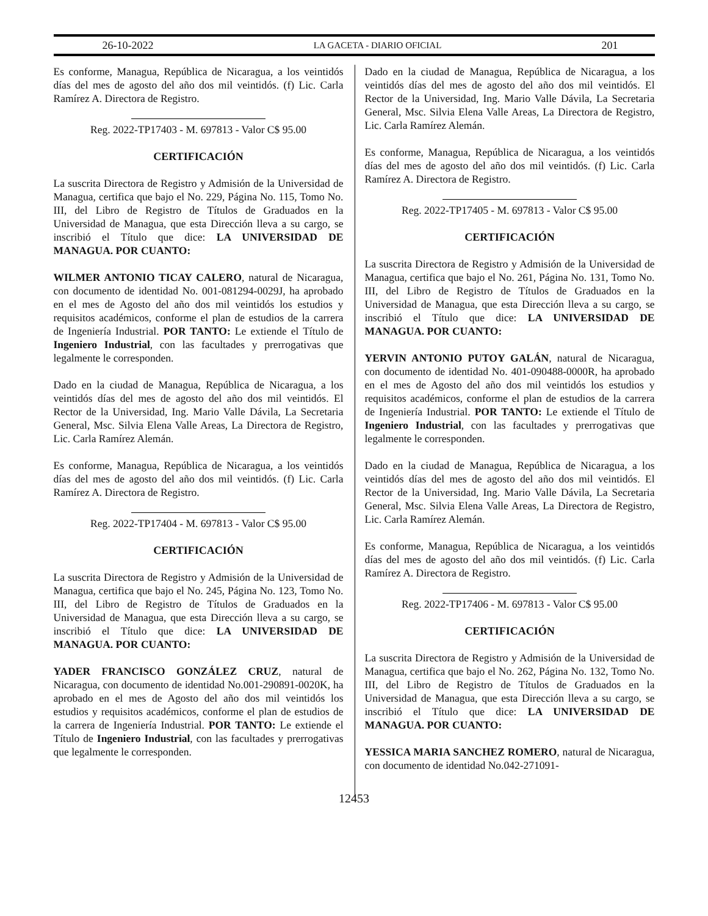26-10-2022 LA GACETA - DIARIO OFICIAL 201
Es conforme, Managua, República de Nicaragua, a los veintidós días del mes de agosto del año dos mil veintidós. (f) Lic. Carla Ramírez A. Directora de Registro.
Reg. 2022-TP17403 - M. 697813 - Valor C$ 95.00
CERTIFICACIÓN
La suscrita Directora de Registro y Admisión de la Universidad de Managua, certifica que bajo el No. 229, Página No. 115, Tomo No. III, del Libro de Registro de Títulos de Graduados en la Universidad de Managua, que esta Dirección lleva a su cargo, se inscribió el Título que dice: LA UNIVERSIDAD DE MANAGUA. POR CUANTO:
WILMER ANTONIO TICAY CALERO, natural de Nicaragua, con documento de identidad No. 001-081294-0029J, ha aprobado en el mes de Agosto del año dos mil veintidós los estudios y requisitos académicos, conforme el plan de estudios de la carrera de Ingeniería Industrial. POR TANTO: Le extiende el Título de Ingeniero Industrial, con las facultades y prerrogativas que legalmente le corresponden.
Dado en la ciudad de Managua, República de Nicaragua, a los veintidós días del mes de agosto del año dos mil veintidós. El Rector de la Universidad, Ing. Mario Valle Dávila, La Secretaria General, Msc. Silvia Elena Valle Areas, La Directora de Registro, Lic. Carla Ramírez Alemán.
Es conforme, Managua, República de Nicaragua, a los veintidós días del mes de agosto del año dos mil veintidós. (f) Lic. Carla Ramírez A. Directora de Registro.
Reg. 2022-TP17404 - M. 697813 - Valor C$ 95.00
CERTIFICACIÓN
La suscrita Directora de Registro y Admisión de la Universidad de Managua, certifica que bajo el No. 245, Página No. 123, Tomo No. III, del Libro de Registro de Títulos de Graduados en la Universidad de Managua, que esta Dirección lleva a su cargo, se inscribió el Título que dice: LA UNIVERSIDAD DE MANAGUA. POR CUANTO:
YADER FRANCISCO GONZÁLEZ CRUZ, natural de Nicaragua, con documento de identidad No.001-290891-0020K, ha aprobado en el mes de Agosto del año dos mil veintidós los estudios y requisitos académicos, conforme el plan de estudios de la carrera de Ingeniería Industrial. POR TANTO: Le extiende el Título de Ingeniero Industrial, con las facultades y prerrogativas que legalmente le corresponden.
Dado en la ciudad de Managua, República de Nicaragua, a los veintidós días del mes de agosto del año dos mil veintidós. El Rector de la Universidad, Ing. Mario Valle Dávila, La Secretaria General, Msc. Silvia Elena Valle Areas, La Directora de Registro, Lic. Carla Ramírez Alemán.
Es conforme, Managua, República de Nicaragua, a los veintidós días del mes de agosto del año dos mil veintidós. (f) Lic. Carla Ramírez A. Directora de Registro.
Reg. 2022-TP17405 - M. 697813 - Valor C$ 95.00
CERTIFICACIÓN
La suscrita Directora de Registro y Admisión de la Universidad de Managua, certifica que bajo el No. 261, Página No. 131, Tomo No. III, del Libro de Registro de Títulos de Graduados en la Universidad de Managua, que esta Dirección lleva a su cargo, se inscribió el Título que dice: LA UNIVERSIDAD DE MANAGUA. POR CUANTO:
YERVIN ANTONIO PUTOY GALÁN, natural de Nicaragua, con documento de identidad No. 401-090488-0000R, ha aprobado en el mes de Agosto del año dos mil veintidós los estudios y requisitos académicos, conforme el plan de estudios de la carrera de Ingeniería Industrial. POR TANTO: Le extiende el Título de Ingeniero Industrial, con las facultades y prerrogativas que legalmente le corresponden.
Dado en la ciudad de Managua, República de Nicaragua, a los veintidós días del mes de agosto del año dos mil veintidós. El Rector de la Universidad, Ing. Mario Valle Dávila, La Secretaria General, Msc. Silvia Elena Valle Areas, La Directora de Registro, Lic. Carla Ramírez Alemán.
Es conforme, Managua, República de Nicaragua, a los veintidós días del mes de agosto del año dos mil veintidós. (f) Lic. Carla Ramírez A. Directora de Registro.
Reg. 2022-TP17406 - M. 697813 - Valor C$ 95.00
CERTIFICACIÓN
La suscrita Directora de Registro y Admisión de la Universidad de Managua, certifica que bajo el No. 262, Página No. 132, Tomo No. III, del Libro de Registro de Títulos de Graduados en la Universidad de Managua, que esta Dirección lleva a su cargo, se inscribió el Título que dice: LA UNIVERSIDAD DE MANAGUA. POR CUANTO:
YESSICA MARIA SANCHEZ ROMERO, natural de Nicaragua, con documento de identidad No.042-271091-
12453